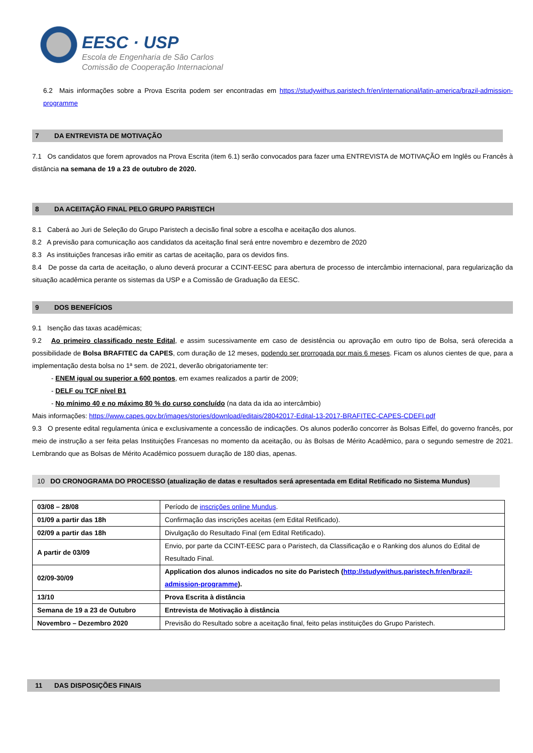EESC · USP
Escola de Engenharia de São Carlos
Comissão de Cooperação Internacional
6.2 Mais informações sobre a Prova Escrita podem ser encontradas em https://studywithus.paristech.fr/en/international/latin-america/brazil-admission-programme
7 DA ENTREVISTA DE MOTIVAÇÃO
7.1 Os candidatos que forem aprovados na Prova Escrita (item 6.1) serão convocados para fazer uma ENTREVISTA de MOTIVAÇÃO em Inglês ou Francês à distância na semana de 19 a 23 de outubro de 2020.
8 DA ACEITAÇÃO FINAL PELO GRUPO PARISTECH
8.1 Caberá ao Juri de Seleção do Grupo Paristech a decisão final sobre a escolha e aceitação dos alunos.
8.2 A previsão para comunicação aos candidatos da aceitação final será entre novembro e dezembro de 2020
8.3 As instituições francesas irão emitir as cartas de aceitação, para os devidos fins.
8.4 De posse da carta de aceitação, o aluno deverá procurar a CCINT-EESC para abertura de processo de intercâmbio internacional, para regularização da situação acadêmica perante os sistemas da USP e a Comissão de Graduação da EESC.
9 DOS BENEFÍCIOS
9.1 Isenção das taxas acadêmicas;
9.2 Ao primeiro classificado neste Edital, e assim sucessivamente em caso de desistência ou aprovação em outro tipo de Bolsa, será oferecida a possibilidade de Bolsa BRAFITEC da CAPES, com duração de 12 meses, podendo ser prorrogada por mais 6 meses. Ficam os alunos cientes de que, para a implementação desta bolsa no 1ª sem. de 2021, deverão obrigatoriamente ter:
- ENEM igual ou superior a 600 pontos, em exames realizados a partir de 2009;
- DELF ou TCF nível B1
- No mínimo 40 e no máximo 80 % do curso concluído (na data da ida ao intercâmbio)
Mais informações: https://www.capes.gov.br/images/stories/download/editais/28042017-Edital-13-2017-BRAFITEC-CAPES-CDEFI.pdf
9.3 O presente edital regulamenta única e exclusivamente a concessão de indicações. Os alunos poderão concorrer às Bolsas Eiffel, do governo francês, por meio de instrução a ser feita pelas Instituições Francesas no momento da aceitação, ou às Bolsas de Mérito Acadêmico, para o segundo semestre de 2021. Lembrando que as Bolsas de Mérito Acadêmico possuem duração de 180 dias, apenas.
10 DO CRONOGRAMA DO PROCESSO (atualização de datas e resultados será apresentada em Edital Retificado no Sistema Mundus)
| 03/08 – 28/08 | Período de inscrições online Mundus . |
| 01/09 a partir das 18h | Confirmação das inscrições aceitas (em Edital Retificado). |
| 02/09 a partir das 18h | Divulgação do Resultado Final (em Edital Retificado). |
| A partir de 03/09 | Envio, por parte da CCINT-EESC para o Paristech, da Classificação e o Ranking dos alunos do Edital de Resultado Final. |
| 02/09-30/09 | Application dos alunos indicados no site do Paristech ( http://studywithus.paristech.fr/en/brazil-admission-programme ). |
| 13/10 | Prova Escrita à distância |
| Semana de 19 a 23 de Outubro | Entrevista de Motivação à distância |
| Novembro – Dezembro 2020 | Previsão do Resultado sobre a aceitação final, feito pelas instituições do Grupo Paristech. |
11 DAS DISPOSIÇÕES FINAIS